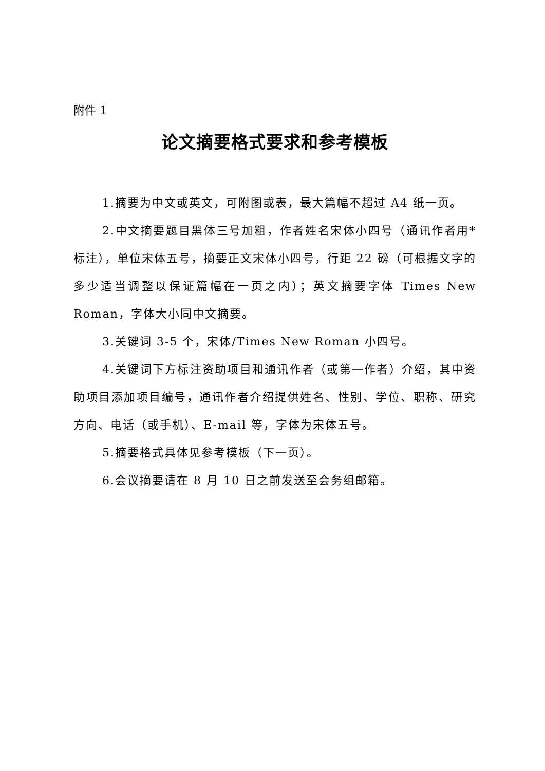附件 1
论文摘要格式要求和参考模板
1.摘要为中文或英文，可附图或表，最大篇幅不超过 A4 纸一页。
2.中文摘要题目黑体三号加粗，作者姓名宋体小四号（通讯作者用* 标注），单位宋体五号，摘要正文宋体小四号，行距 22 磅（可根据文字的多少适当调整以保证篇幅在一页之内）；英文摘要字体 Times New Roman，字体大小同中文摘要。
3.关键词 3-5 个，宋体/Times New Roman 小四号。
4.关键词下方标注资助项目和通讯作者（或第一作者）介绍，其中资助项目添加项目编号，通讯作者介绍提供姓名、性别、学位、职称、研究方向、电话（或手机）、E-mail 等，字体为宋体五号。
5.摘要格式具体见参考模板（下一页）。
6.会议摘要请在 8 月 10 日之前发送至会务组邮箱。